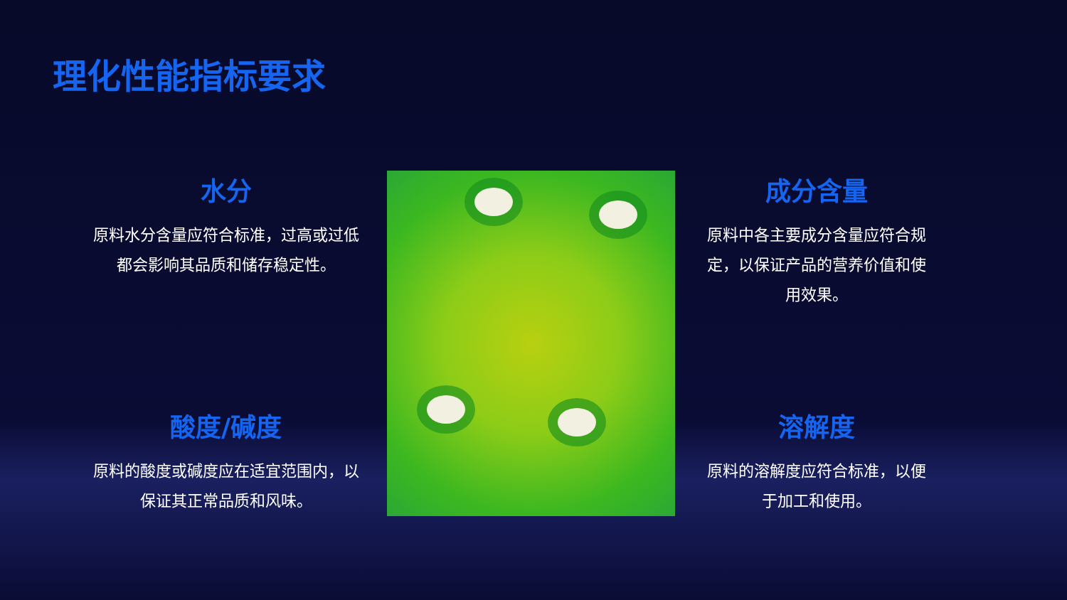理化性能指标要求
水分
原料水分含量应符合标准，过高或过低都会影响其品质和储存稳定性。
酸度/碱度
原料的酸度或碱度应在适宜范围内，以保证其正常品质和风味。
成分含量
原料中各主要成分含量应符合规定，以保证产品的营养价值和使用效果。
溶解度
原料的溶解度应符合标准，以便于加工和使用。